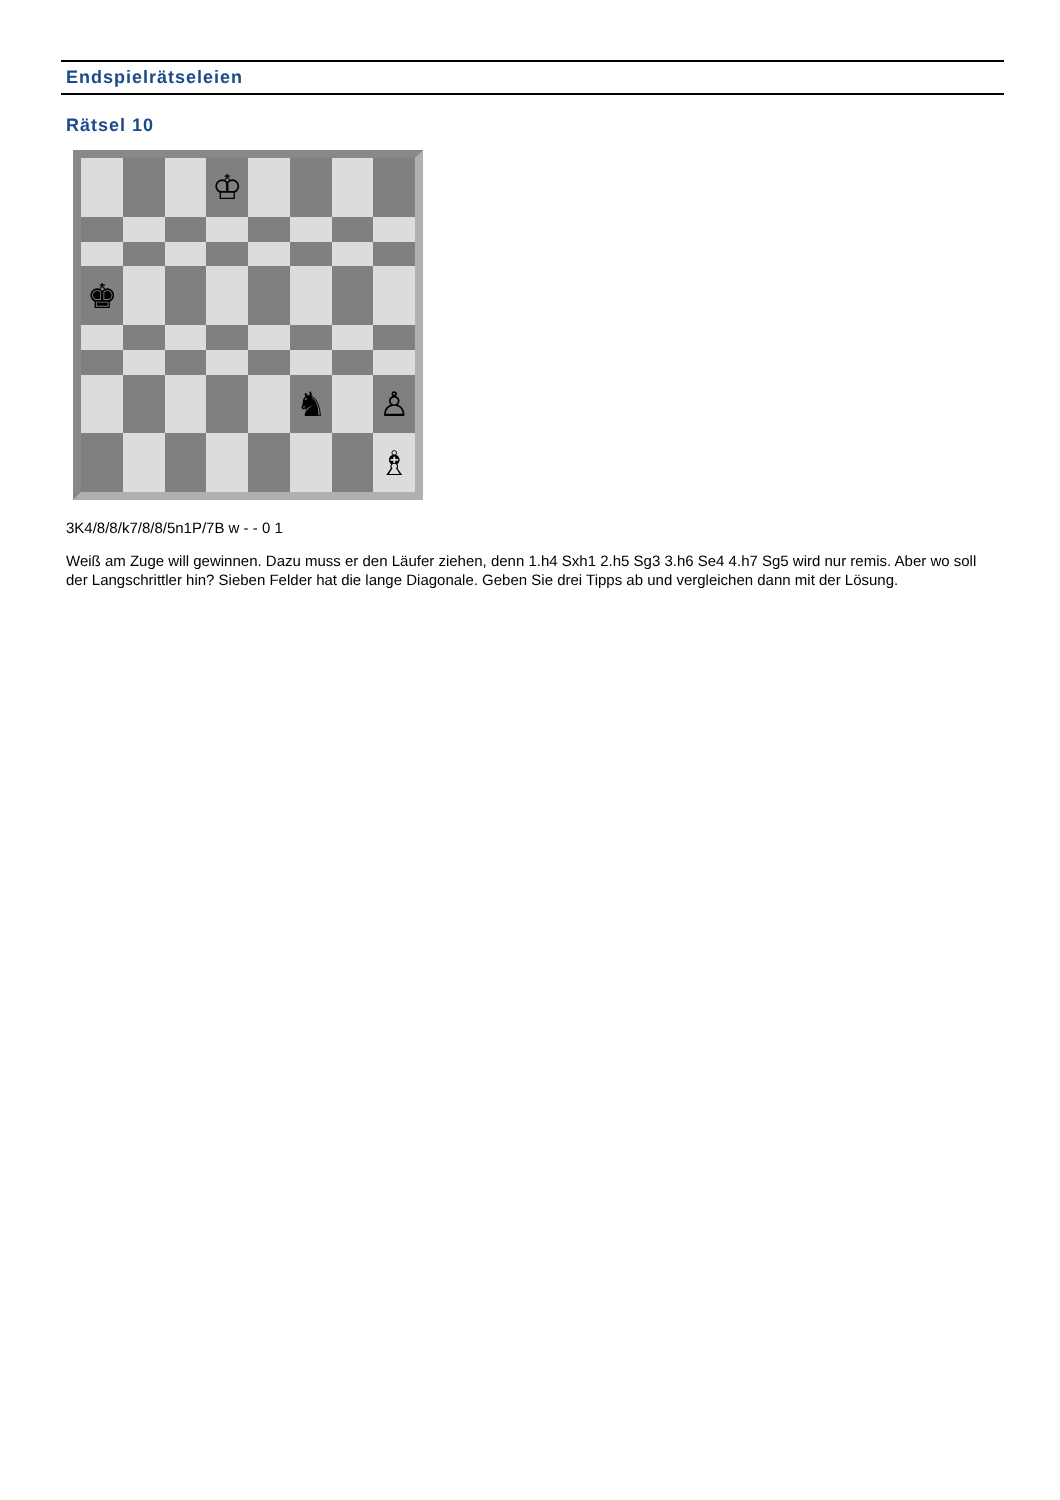Endspielrätseleien
Rätsel 10
♔
♚
♞
♙
♗
3K4/8/8/k7/8/8/5n1P/7B w - - 0 1
Weiß am Zuge will gewinnen. Dazu muss er den Läufer ziehen, denn 1.h4 Sxh1 2.h5 Sg3 3.h6 Se4 4.h7 Sg5 wird nur remis. Aber wo soll der Langschrittler hin? Sieben Felder hat die lange Diagonale. Geben Sie drei Tipps ab und vergleichen dann mit der Lösung.